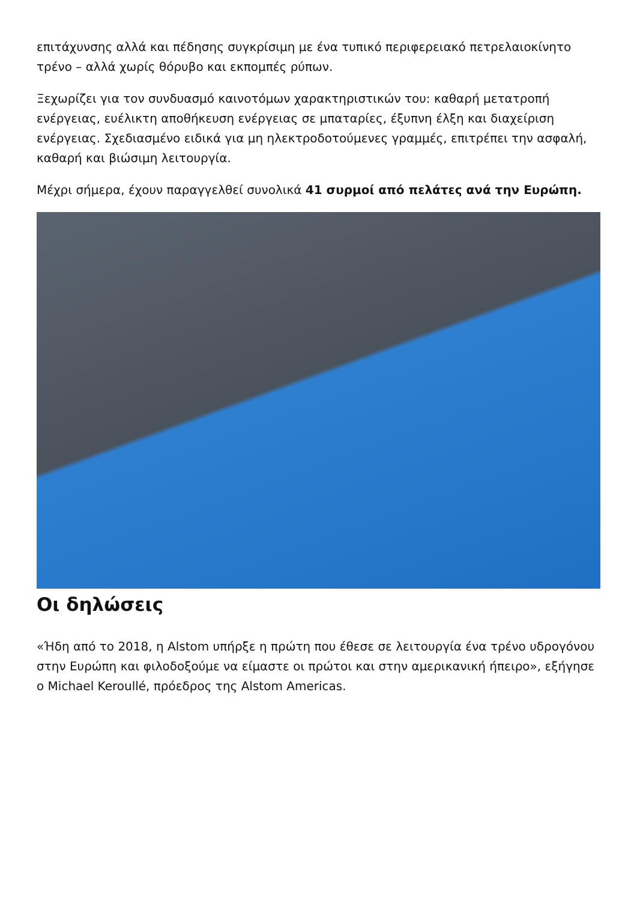επιτάχυνσης αλλά και πέδησης συγκρίσιμη με ένα τυπικό περιφερειακό πετρελαιοκίνητο τρένο – αλλά χωρίς θόρυβο και εκπομπές ρύπων.
Ξεχωρίζει για τον συνδυασμό καινοτόμων χαρακτηριστικών του: καθαρή μετατροπή ενέργειας, ευέλικτη αποθήκευση ενέργειας σε μπαταρίες, έξυπνη έλξη και διαχείριση ενέργειας. Σχεδιασμένο ειδικά για μη ηλεκτροδοτούμενες γραμμές, επιτρέπει την ασφαλή, καθαρή και βιώσιμη λειτουργία.
Μέχρι σήμερα, έχουν παραγγελθεί συνολικά 41 συρμοί από πελάτες ανά την Ευρώπη.
Οι δηλώσεις
«Ήδη από το 2018, η Alstom υπήρξε η πρώτη που έθεσε σε λειτουργία ένα τρένο υδρογόνου στην Ευρώπη και φιλοδοξούμε να είμαστε οι πρώτοι και στην αμερικανική ήπειρο», εξήγησε ο Michael Keroullé, πρόεδρος της Alstom Americas.